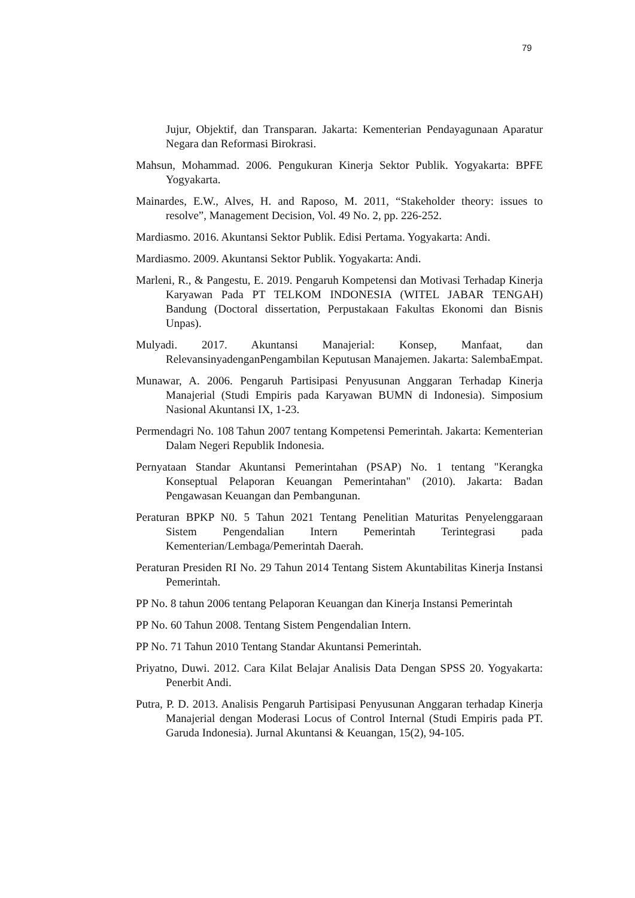79
Jujur, Objektif, dan Transparan. Jakarta: Kementerian Pendayagunaan Aparatur Negara dan Reformasi Birokrasi.
Mahsun, Mohammad. 2006. Pengukuran Kinerja Sektor Publik. Yogyakarta: BPFE Yogyakarta.
Mainardes, E.W., Alves, H. and Raposo, M. 2011, “Stakeholder theory: issues to resolve”, Management Decision, Vol. 49 No. 2, pp. 226-252.
Mardiasmo. 2016. Akuntansi Sektor Publik. Edisi Pertama. Yogyakarta: Andi.
Mardiasmo. 2009. Akuntansi Sektor Publik. Yogyakarta: Andi.
Marleni, R., & Pangestu, E. 2019. Pengaruh Kompetensi dan Motivasi Terhadap Kinerja Karyawan Pada PT TELKOM INDONESIA (WITEL JABAR TENGAH) Bandung (Doctoral dissertation, Perpustakaan Fakultas Ekonomi dan Bisnis Unpas).
Mulyadi. 2017. Akuntansi Manajerial: Konsep, Manfaat, dan RelevansinyadenganPengambilan Keputusan Manajemen. Jakarta: SalembaEmpat.
Munawar, A. 2006. Pengaruh Partisipasi Penyusunan Anggaran Terhadap Kinerja Manajerial (Studi Empiris pada Karyawan BUMN di Indonesia). Simposium Nasional Akuntansi IX, 1-23.
Permendagri No. 108 Tahun 2007 tentang Kompetensi Pemerintah. Jakarta: Kementerian Dalam Negeri Republik Indonesia.
Pernyataan Standar Akuntansi Pemerintahan (PSAP) No. 1 tentang "Kerangka Konseptual Pelaporan Keuangan Pemerintahan" (2010). Jakarta: Badan Pengawasan Keuangan dan Pembangunan.
Peraturan BPKP N0. 5 Tahun 2021 Tentang Penelitian Maturitas Penyelenggaraan Sistem Pengendalian Intern Pemerintah Terintegrasi pada Kementerian/Lembaga/Pemerintah Daerah.
Peraturan Presiden RI No. 29 Tahun 2014 Tentang Sistem Akuntabilitas Kinerja Instansi Pemerintah.
PP No. 8 tahun 2006 tentang Pelaporan Keuangan dan Kinerja Instansi Pemerintah
PP No. 60 Tahun 2008. Tentang Sistem Pengendalian Intern.
PP No. 71 Tahun 2010 Tentang Standar Akuntansi Pemerintah.
Priyatno, Duwi. 2012. Cara Kilat Belajar Analisis Data Dengan SPSS 20. Yogyakarta: Penerbit Andi.
Putra, P. D. 2013. Analisis Pengaruh Partisipasi Penyusunan Anggaran terhadap Kinerja Manajerial dengan Moderasi Locus of Control Internal (Studi Empiris pada PT. Garuda Indonesia). Jurnal Akuntansi & Keuangan, 15(2), 94-105.